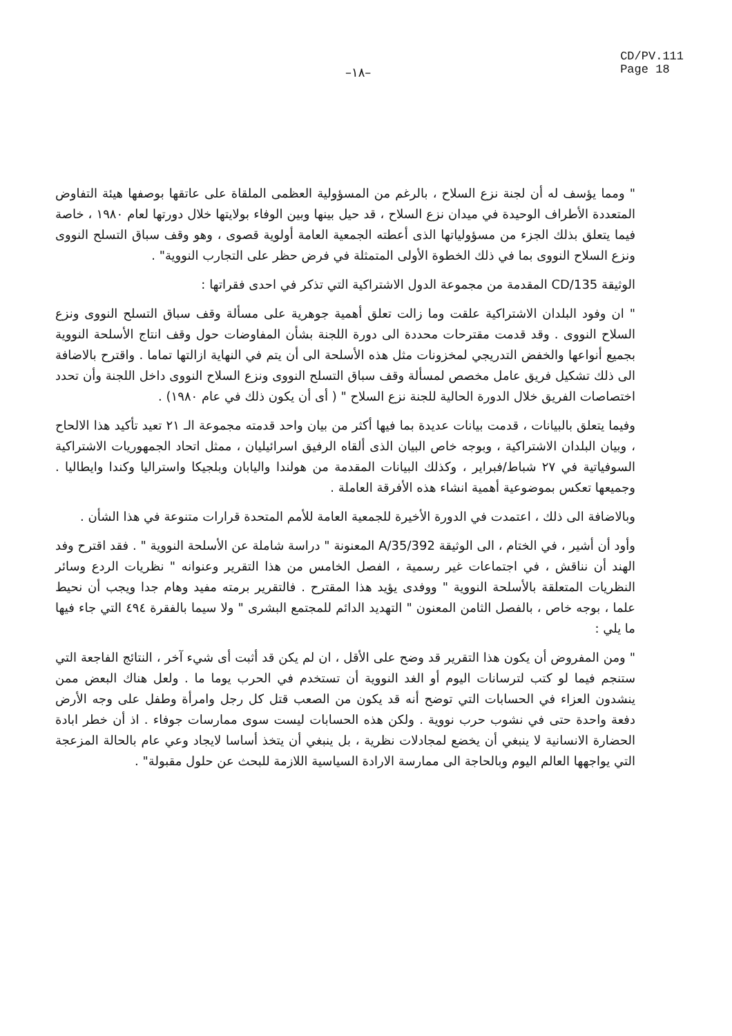–١٨–
CD/PV.111
Page 18
" ومما يؤسف له أن لجنة نزع السلاح ، بالرغم من المسؤولية العظمى الملقاة على عاتقها بوصفها هيئة التفاوض المتعددة الأطراف الوحيدة في ميدان نزع السلاح ، قد حيل بينها وبين الوفاء بولايتها خلال دورتها لعام ١٩٨٠ ، خاصة فيما يتعلق بذلك الجزء من مسؤولياتها الذى أعطته الجمعية العامة أولوية قصوى ، وهو وقف سباق التسلح النووى ونزع السلاح النووى بما في ذلك الخطوة الأولى المتمثلة في فرض حظر على التجارب النووية" .
الوثيقة CD/135 المقدمة من مجموعة الدول الاشتراكية التي تذكر في احدى فقراتها :
" ان وفود البلدان الاشتراكية علقت وما زالت تعلق أهمية جوهرية على مسألة وقف سباق التسلح النووى ونزع السلاح النووى . وقد قدمت مقترحات محددة الى دورة اللجنة بشأن المفاوضات حول وقف انتاج الأسلحة النووية بجميع أنواعها والخفض التدريجي لمخزونات مثل هذه الأسلحة الى أن يتم في النهاية ازالتها تماما . واقترح بالاضافة الى ذلك تشكيل فريق عامل مخصص لمسألة وقف سباق التسلح النووى ونزع السلاح النووى داخل اللجنة وأن تحدد اختصاصات الفريق خلال الدورة الحالية للجنة نزع السلاح " ( أى أن يكون ذلك في عام ١٩٨٠) .
وفيما يتعلق بالبيانات ، قدمت بيانات عديدة بما فيها أكثر من بيان واحد قدمته مجموعة الـ ٢١ تعيد تأكيد هذا الالحاح ، وبيان البلدان الاشتراكية ، وبوجه خاص البيان الذى ألقاه الرفيق اسرائيليان ، ممثل اتحاد الجمهوريات الاشتراكية السوفياتية في ٢٧ شباط/فبراير ، وكذلك البيانات المقدمة من هولندا واليابان وبلجيكا واستراليا وكندا وايطاليا . وجميعها تعكس بموضوعية أهمية انشاء هذه الأفرقة العاملة .
وبالاضافة الى ذلك ، اعتمدت في الدورة الأخيرة للجمعية العامة للأمم المتحدة قرارات متنوعة في هذا الشأن .
وأود أن أشير ، في الختام ، الى الوثيقة A/35/392 المعنونة " دراسة شاملة عن الأسلحة النووية " . فقد اقترح وفد الهند أن نناقش ، في اجتماعات غير رسمية ، الفصل الخامس من هذا التقرير وعنوانه " نظريات الردع وسائر النظريات المتعلقة بالأسلحة النووية " ووفدى يؤيد هذا المقترح . فالتقرير برمته مفيد وهام جدا ويجب أن نحيط علما ، بوجه خاص ، بالفصل الثامن المعنون " التهديد الدائم للمجتمع البشرى " ولا سيما بالفقرة ٤٩٤ التي جاء فيها ما يلي :
" ومن المفروض أن يكون هذا التقرير قد وضح على الأقل ، ان لم يكن قد أثبت أى شيء آخر ، النتائج الفاجعة التي ستنجم فيما لو كتب لترسانات اليوم أو الغد النووية أن تستخدم في الحرب يوما ما . ولعل هناك البعض ممن ينشدون العزاء في الحسابات التي توضح أنه قد يكون من الصعب قتل كل رجل وامرأة وطفل على وجه الأرض دفعة واحدة حتى في نشوب حرب نووية . ولكن هذه الحسابات ليست سوى ممارسات جوفاء . اذ أن خطر ابادة الحضارة الانسانية لا ينبغي أن يخضع لمجادلات نظرية ، بل ينبغي أن يتخذ أساسا لايجاد وعي عام بالحالة المزعجة التي يواجهها العالم اليوم وبالحاجة الى ممارسة الارادة السياسية اللازمة للبحث عن حلول مقبولة" .